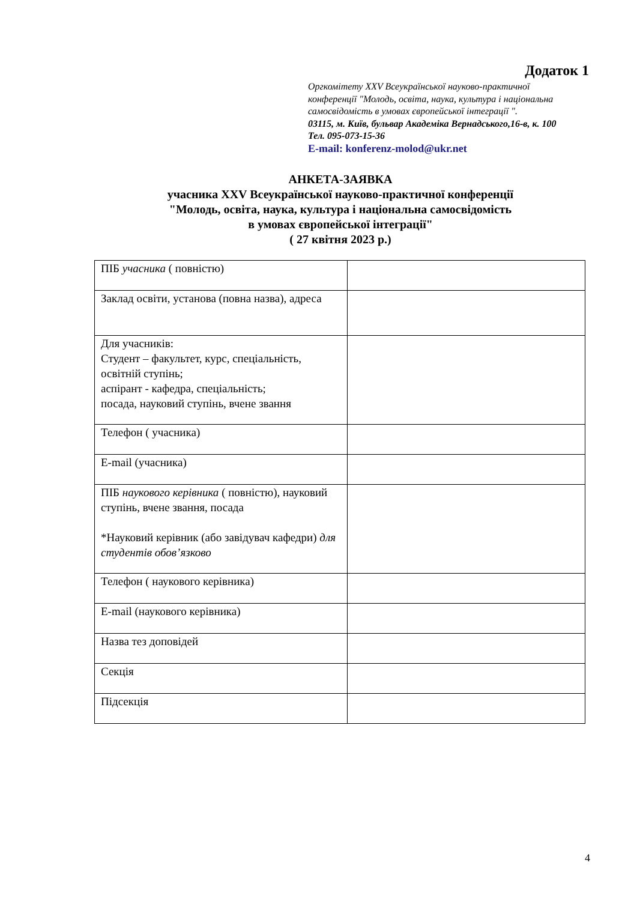Додаток 1
Оргкомітету XXV Всеукраїнської науково-практичної
конференції "Молодь, освіта, наука, культура і національна
самосвідомість в умовах європейської інтеграції ".
03115, м. Київ, бульвар Академіка Вернадського,16-в, к. 100
Тел. 095-073-15-36
E-mail: konferenz-molod@ukr.net
АНКЕТА-ЗАЯВКА
учасника XXV Всеукраїнської науково-практичної конференції
"Молодь, освіта, наука, культура і національна самосвідомість
в умовах європейської інтеграції"
( 27 квітня 2023 р.)
| ПІБ учасника ( повністю) | |
| Заклад освіти, установа (повна назва), адреса | |
| Для учасників: Студент – факультет, курс, спеціальність, освітній ступінь; аспірант - кафедра, спеціальність; посада, науковий ступінь, вчене звання | |
| Телефон ( учасника) | |
| E-mail (учасника) | |
| ПІБ наукового керівника ( повністю), науковий ступінь, вчене звання, посада *Науковий керівник (або завідувач кафедри) для студентів обов’язково | |
| Телефон ( наукового керівника) | |
| E-mail (наукового керівника) | |
| Назва тез доповідей | |
| Секція | |
| Підсекція | |
4